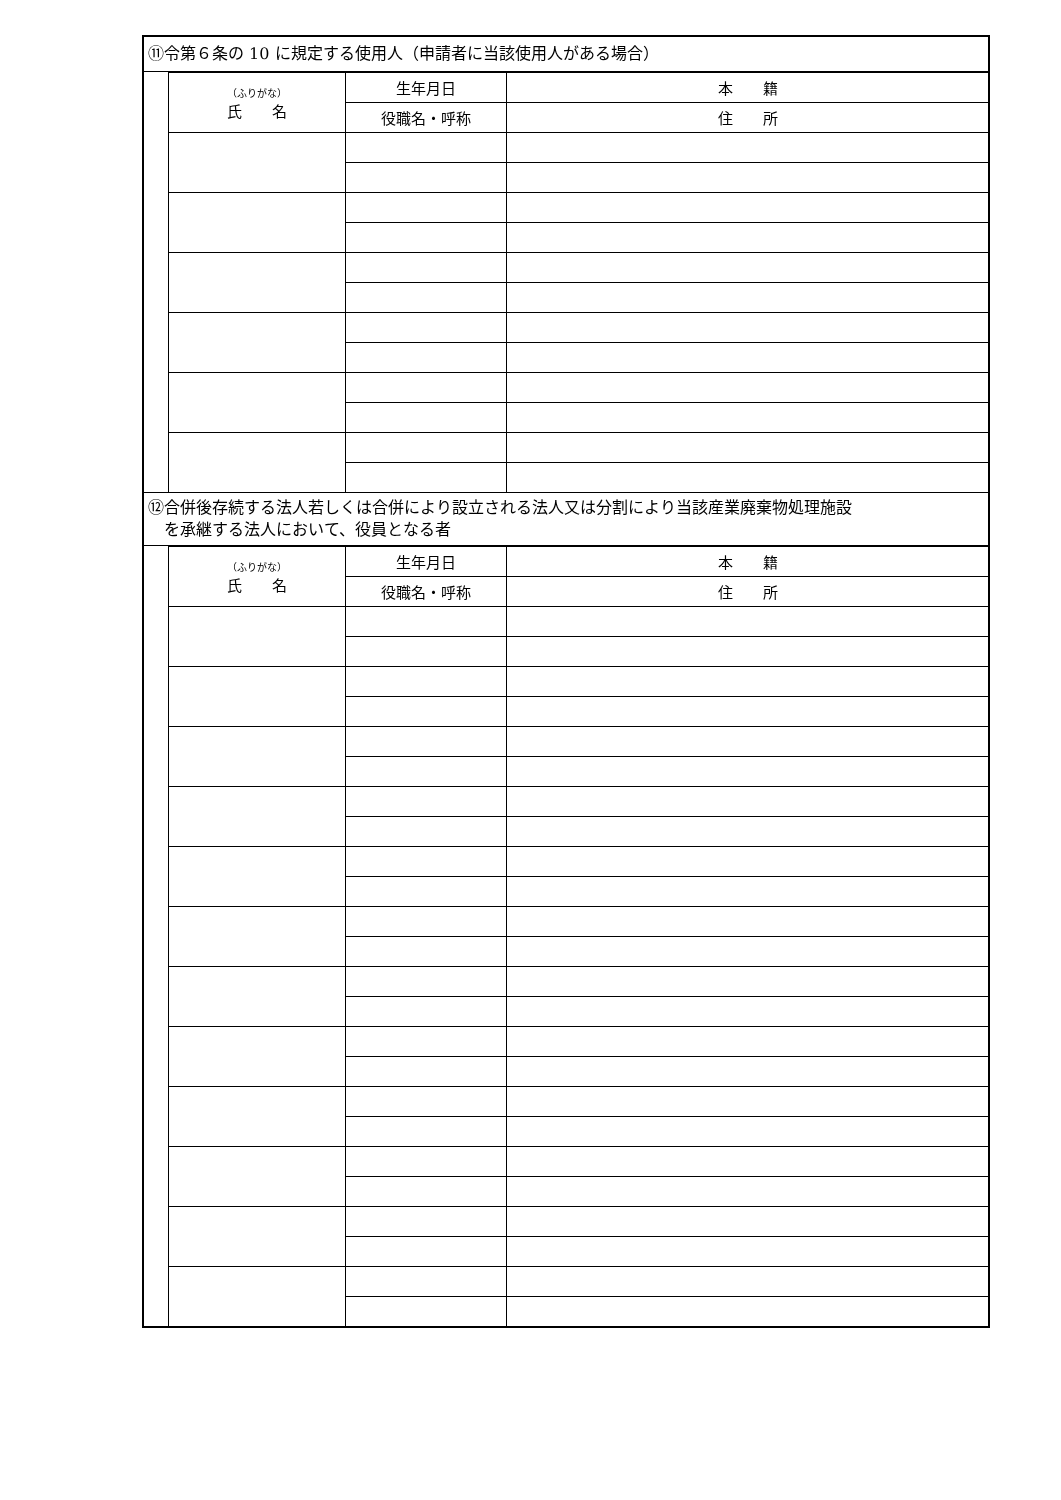⑪令第６条の 10 に規定する使用人（申請者に当該使用人がある場合）
| （ふりがな） 氏 名 | 生年月日 | 本 籍 |
| --- | --- | --- |
| | 役職名・呼称 | 住 所 |
⑫合併後存続する法人若しくは合併により設立される法人又は分割により当該産業廃棄物処理施設
　を承継する法人において、役員となる者
| （ふりがな） 氏 名 | 生年月日 | 本 籍 |
| --- | --- | --- |
| | 役職名・呼称 | 住 所 |